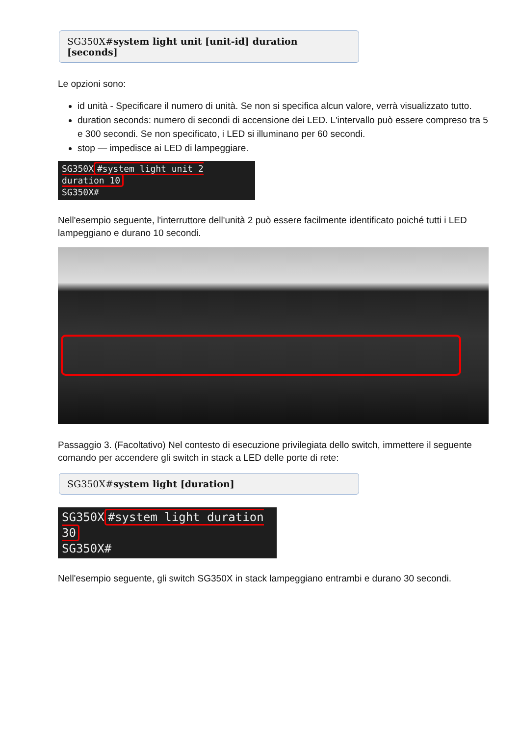SG350X#system light unit [unit-id] duration [seconds]
Le opzioni sono:
id unità - Specificare il numero di unità. Se non si specifica alcun valore, verrà visualizzato tutto.
duration seconds: numero di secondi di accensione dei LED. L'intervallo può essere compreso tra 5 e 300 secondi. Se non specificato, i LED si illuminano per 60 secondi.
stop — impedisce ai LED di lampeggiare.
SG350X #system light unit 2 duration 10
SG350X#
Nell'esempio seguente, l'interruttore dell'unità 2 può essere facilmente identificato poiché tutti i LED lampeggiano e durano 10 secondi.
Passaggio 3. (Facoltativo) Nel contesto di esecuzione privilegiata dello switch, immettere il seguente comando per accendere gli switch in stack a LED delle porte di rete:
SG350X#system light [duration]
SG350X #system light duration 30
SG350X#
Nell'esempio seguente, gli switch SG350X in stack lampeggiano entrambi e durano 30 secondi.